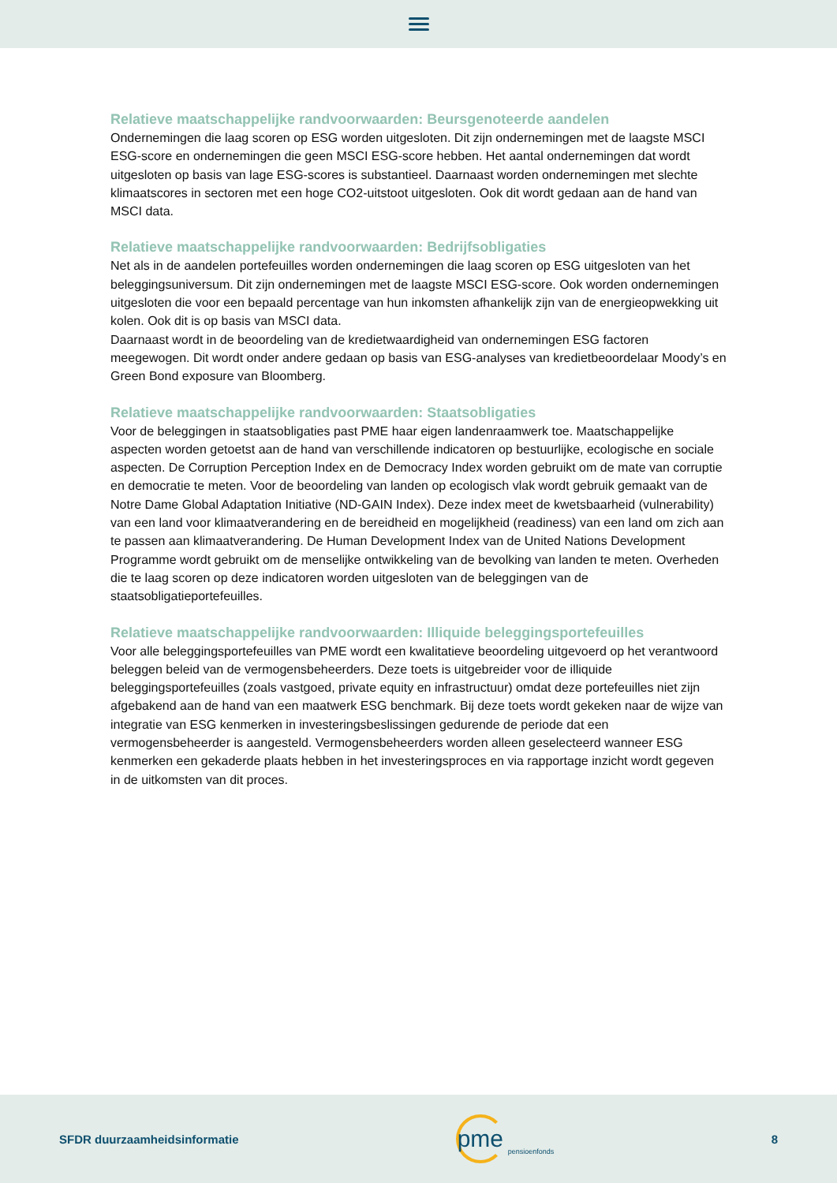Relatieve maatschappelijke randvoorwaarden: Beursgenoteerde aandelen
Ondernemingen die laag scoren op ESG worden uitgesloten. Dit zijn ondernemingen met de laagste MSCI ESG-score en ondernemingen die geen MSCI ESG-score hebben. Het aantal ondernemingen dat wordt uitgesloten op basis van lage ESG-scores is substantieel. Daarnaast worden ondernemingen met slechte klimaatscores in sectoren met een hoge CO2-uitstoot uitgesloten. Ook dit wordt gedaan aan de hand van MSCI data.
Relatieve maatschappelijke randvoorwaarden: Bedrijfsobligaties
Net als in de aandelen portefeuilles worden ondernemingen die laag scoren op ESG uitgesloten van het beleggingsuniversum. Dit zijn ondernemingen met de laagste MSCI ESG-score. Ook worden ondernemingen uitgesloten die voor een bepaald percentage van hun inkomsten afhankelijk zijn van de energieopwekking uit kolen. Ook dit is op basis van MSCI data.
Daarnaast wordt in de beoordeling van de kredietwaardigheid van ondernemingen ESG factoren meegewogen. Dit wordt onder andere gedaan op basis van ESG-analyses van kredietbeoordelaar Moody’s en Green Bond exposure van Bloomberg.
Relatieve maatschappelijke randvoorwaarden: Staatsobligaties
Voor de beleggingen in staatsobligaties past PME haar eigen landenraamwerk toe. Maatschappelijke aspecten worden getoetst aan de hand van verschillende indicatoren op bestuurlijke, ecologische en sociale aspecten. De Corruption Perception Index en de Democracy Index worden gebruikt om de mate van corruptie en democratie te meten. Voor de beoordeling van landen op ecologisch vlak wordt gebruik gemaakt van de Notre Dame Global Adaptation Initiative (ND-GAIN Index). Deze index meet de kwetsbaarheid (vulnerability) van een land voor klimaatverandering en de bereidheid en mogelijkheid (readiness) van een land om zich aan te passen aan klimaatverandering. De Human Development Index van de United Nations Development Programme wordt gebruikt om de menselijke ontwikkeling van de bevolking van landen te meten. Overheden die te laag scoren op deze indicatoren worden uitgesloten van de beleggingen van de staatsobligatieportefeuilles.
Relatieve maatschappelijke randvoorwaarden: Illiquide beleggingsportefeuilles
Voor alle beleggingsportefeuilles van PME wordt een kwalitatieve beoordeling uitgevoerd op het verantwoord beleggen beleid van de vermogensbeheerders. Deze toets is uitgebreider voor de illiquide beleggingsportefeuilles (zoals vastgoed, private equity en infrastructuur) omdat deze portefeuilles niet zijn afgebakend aan de hand van een maatwerk ESG benchmark. Bij deze toets wordt gekeken naar de wijze van integratie van ESG kenmerken in investeringsbeslissingen gedurende de periode dat een vermogensbeheerder is aangesteld. Vermogensbeheerders worden alleen geselecteerd wanneer ESG kenmerken een gekaderde plaats hebben in het investeringsproces en via rapportage inzicht wordt gegeven in de uitkomsten van dit proces.
SFDR duurzaamheidsinformatie
pme
pensioenfonds
8